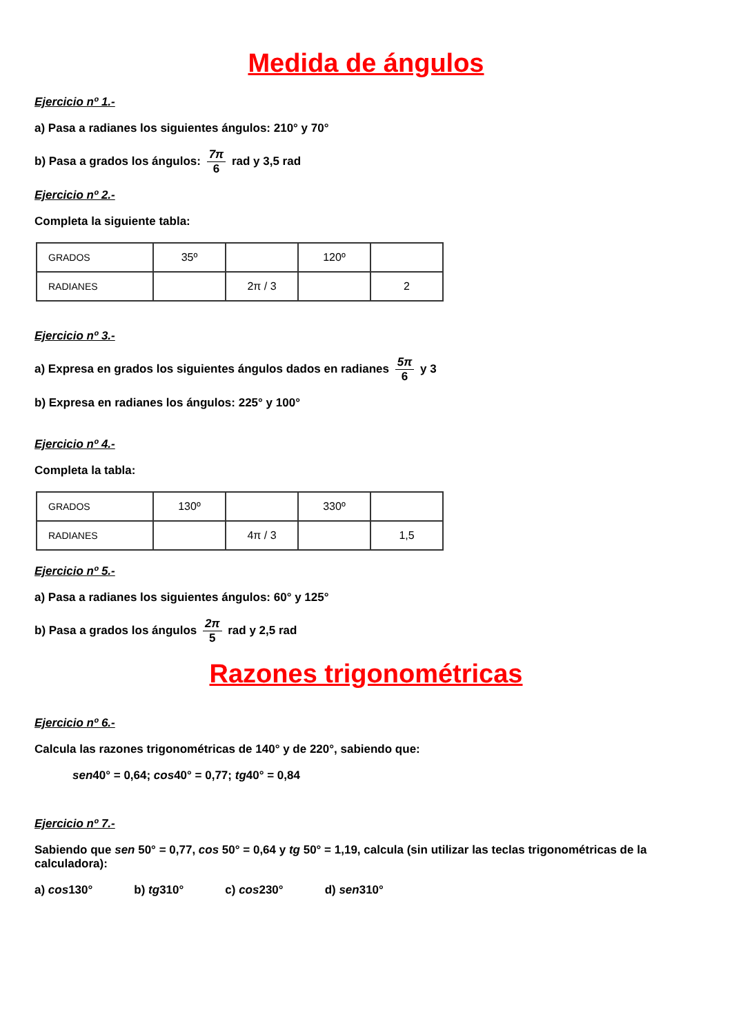Medida de ángulos
Ejercicio nº 1.-
a) Pasa a radianes los siguientes ángulos: 210° y 70°
b) Pasa a grados los ángulos: 7π 6 rad y 3,5 rad
Ejercicio nº 2.-
Completa la siguiente tabla:
| GRADOS | 35º | | 120º | |
| RADIANES | | 2π / 3 | | 2 |
Ejercicio nº 3.-
a) Expresa en grados los siguientes ángulos dados en radianes 5π 6 y 3
b) Expresa en radianes los ángulos: 225° y 100°
Ejercicio nº 4.-
Completa la tabla:
| GRADOS | 130º | | 330º | |
| RADIANES | | 4π / 3 | | 1,5 |
Ejercicio nº 5.-
a) Pasa a radianes los siguientes ángulos: 60° y 125°
b) Pasa a grados los ángulos 2π 5 rad y 2,5 rad
Razones trigonométricas
Ejercicio nº 6.-
Calcula las razones trigonométricas de 140° y de 220°, sabiendo que:
sen40° = 0,64; cos40° = 0,77; tg40° = 0,84
Ejercicio nº 7.-
Sabiendo que sen 50° = 0,77, cos 50° = 0,64 y tg 50° = 1,19, calcula (sin utilizar las teclas trigonométricas de la calculadora):
a) cos130° b) tg310° c) cos230° d) sen310°